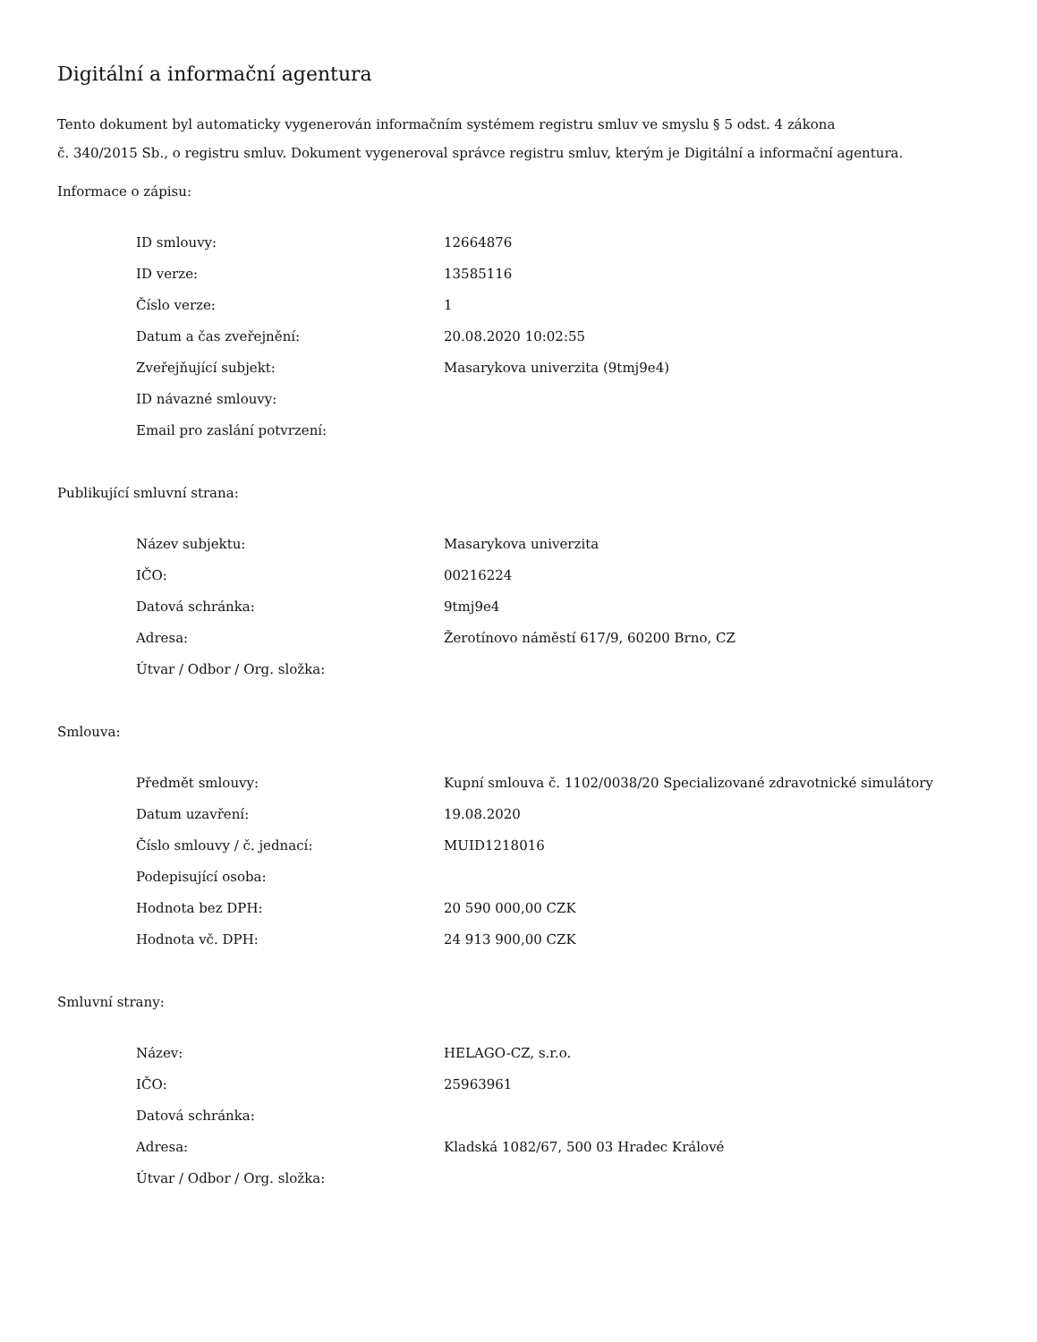Digitální a informační agentura
Tento dokument byl automaticky vygenerován informačním systémem registru smluv ve smyslu § 5 odst. 4 zákona
č. 340/2015 Sb., o registru smluv. Dokument vygeneroval správce registru smluv, kterým je Digitální a informační agentura.
Informace o zápisu:
| ID smlouvy: | 12664876 |
| ID verze: | 13585116 |
| Číslo verze: | 1 |
| Datum a čas zveřejnění: | 20.08.2020 10:02:55 |
| Zveřejňující subjekt: | Masarykova univerzita (9tmj9e4) |
| ID návazné smlouvy: | |
| Email pro zaslání potvrzení: | |
Publikující smluvní strana:
| Název subjektu: | Masarykova univerzita |
| IČO: | 00216224 |
| Datová schránka: | 9tmj9e4 |
| Adresa: | Žerotínovo náměstí 617/9, 60200 Brno, CZ |
| Útvar / Odbor / Org. složka: | |
Smlouva:
| Předmět smlouvy: | Kupní smlouva č. 1102/0038/20 Specializované zdravotnické simulátory |
| Datum uzavření: | 19.08.2020 |
| Číslo smlouvy / č. jednací: | MUID1218016 |
| Podepisující osoba: | |
| Hodnota bez DPH: | 20 590 000,00 CZK |
| Hodnota vč. DPH: | 24 913 900,00 CZK |
Smluvní strany:
| Název: | HELAGO-CZ, s.r.o. |
| IČO: | 25963961 |
| Datová schránka: | |
| Adresa: | Kladská 1082/67, 500 03 Hradec Králové |
| Útvar / Odbor / Org. složka: | |